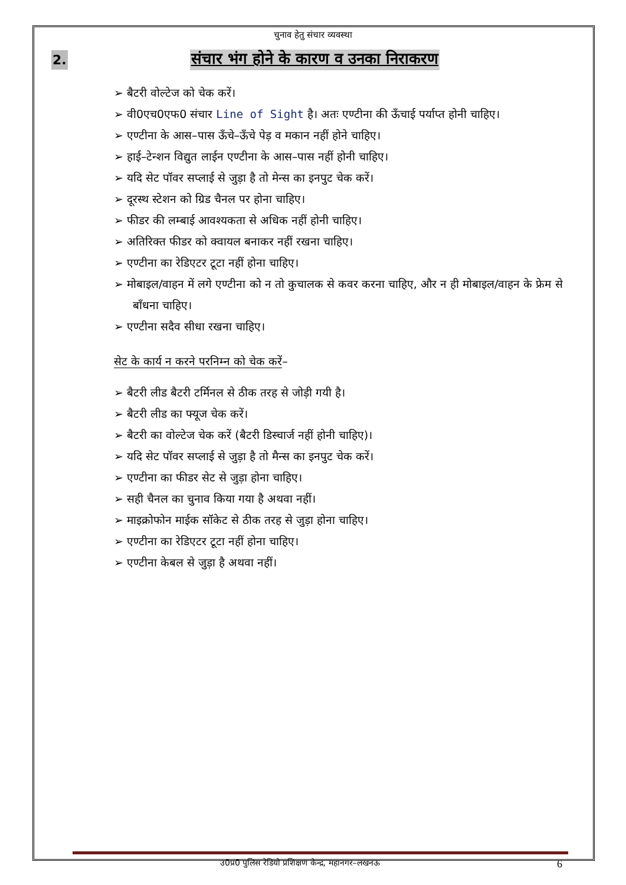चुनाव हेतु संचार व्यवस्था
2. संचार भंग होने के कारण व उनका निराकरण
➢ बैटरी वोल्टेज को चेक करें।
➢ वी0एच0एफ0 संचार Line of Sight है। अतः एण्टीना की ऊँचाई पर्याप्त होनी चाहिए।
➢ एण्टीना के आस–पास ऊँचे–ऊँचे पेड़ व मकान नहीं होने चाहिए।
➢ हाई–टेन्शन विद्युत लाईन एण्टीना के आस–पास नहीं होनी चाहिए।
➢ यदि सेट पॉवर सप्लाई से जुड़ा है तो मेन्स का इनपुट चेक करें।
➢ दूरस्थ स्टेशन को ग्रिड चैनल पर होना चाहिए।
➢ फीडर की लम्बाई आवश्यकता से अधिक नहीं होनी चाहिए।
➢ अतिरिक्त फीडर को क्वायल बनाकर नहीं रखना चाहिए।
➢ एण्टीना का रेडिएटर टूटा नहीं होना चाहिए।
➢ मोबाइल/वाहन में लगे एण्टीना को न तो कुचालक से कवर करना चाहिए, और न ही मोबाइल/वाहन के फ्रेम से बाँधना चाहिए।
➢ एण्टीना सदैव सीधा रखना चाहिए।
सेट के कार्य न करने परनिम्न को चेक करें–
➢ बैटरी लीड बैटरी टर्मिनल से ठीक तरह से जोड़ी गयी है।
➢ बैटरी लीड का फ्यूज चेक करें।
➢ बैटरी का वोल्टेज चेक करें (बैटरी डिस्चार्ज नहीं होनी चाहिए)।
➢ यदि सेट पॉवर सप्लाई से जुड़ा है तो मैन्स का इनपुट चेक करें।
➢ एण्टीना का फीडर सेट से जुड़ा होना चाहिए।
➢ सही चैनल का चुनाव किया गया है अथवा नहीं।
➢ माइक्रोफोन माईक सॉकेट से ठीक तरह से जुड़ा होना चाहिए।
➢ एण्टीना का रेडिएटर टूटा नहीं होना चाहिए।
➢ एण्टीना केबल से जुड़ा है अथवा नहीं।
उ0प्र0 पुलिस रेडियो प्रशिक्षण केन्द्र, महानगर–लखनऊ 6